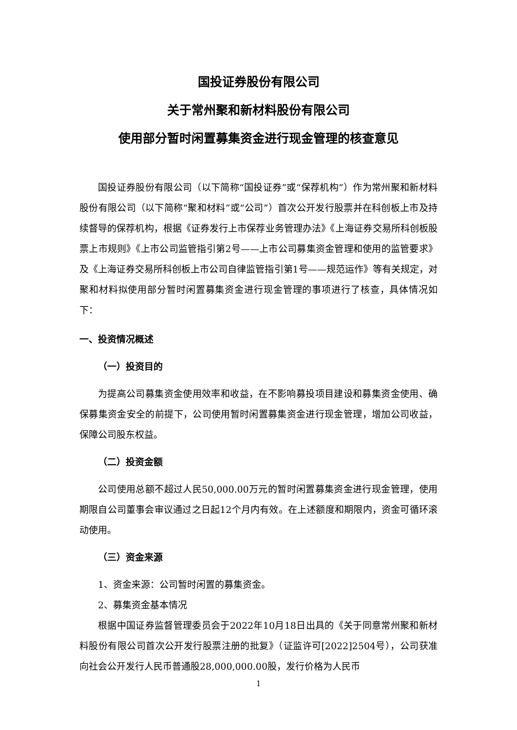国投证券股份有限公司
关于常州聚和新材料股份有限公司
使用部分暂时闲置募集资金进行现金管理的核查意见
国投证券股份有限公司（以下简称“国投证券”或“保荐机构”）作为常州聚和新材料股份有限公司（以下简称“聚和材料”或“公司”）首次公开发行股票并在科创板上市及持续督导的保荐机构，根据《证券发行上市保荐业务管理办法》《上海证券交易所科创板股票上市规则》《上市公司监管指引第2号——上市公司募集资金管理和使用的监管要求》及《上海证券交易所科创板上市公司自律监管指引第1号——规范运作》等有关规定，对聚和材料拟使用部分暂时闲置募集资金进行现金管理的事项进行了核查，具体情况如下：
一、投资情况概述
（一）投资目的
为提高公司募集资金使用效率和收益，在不影响募投项目建设和募集资金使用、确保募集资金安全的前提下，公司使用暂时闲置募集资金进行现金管理，增加公司收益，保障公司股东权益。
（二）投资金额
公司使用总额不超过人民50,000.00万元的暂时闲置募集资金进行现金管理，使用期限自公司董事会审议通过之日起12个月内有效。在上述额度和期限内，资金可循环滚动使用。
（三）资金来源
1、资金来源：公司暂时闲置的募集资金。
2、募集资金基本情况
根据中国证券监督管理委员会于2022年10月18日出具的《关于同意常州聚和新材料股份有限公司首次公开发行股票注册的批复》（证监许可[2022]2504号），公司获准向社会公开发行人民币普通股28,000,000.00股，发行价格为人民币
1